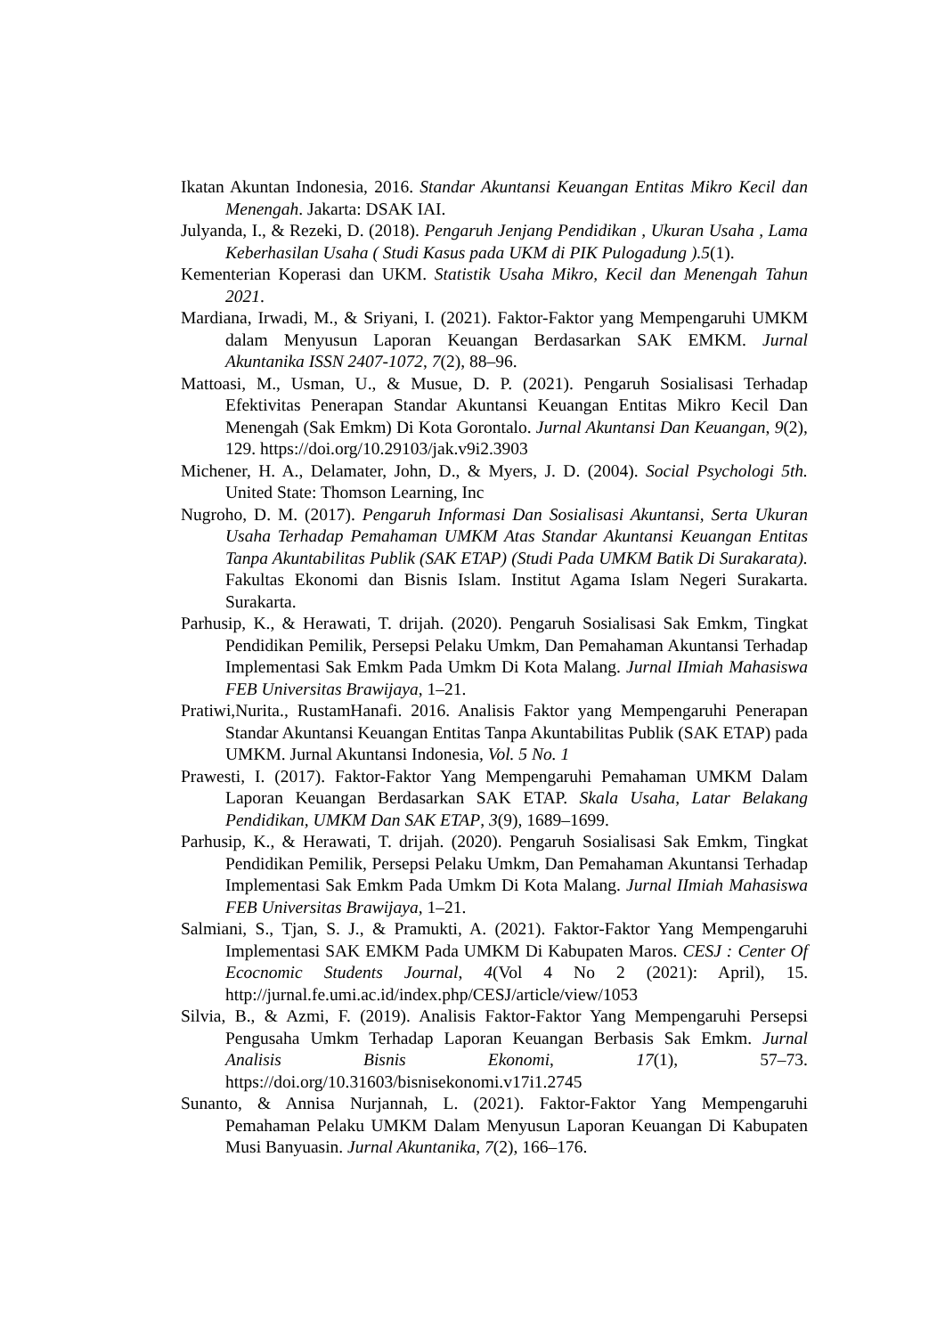Ikatan Akuntan Indonesia, 2016. Standar Akuntansi Keuangan Entitas Mikro Kecil dan Menengah. Jakarta: DSAK IAI.
Julyanda, I., & Rezeki, D. (2018). Pengaruh Jenjang Pendidikan , Ukuran Usaha , Lama Keberhasilan Usaha ( Studi Kasus pada UKM di PIK Pulogadung ).5(1).
Kementerian Koperasi dan UKM. Statistik Usaha Mikro, Kecil dan Menengah Tahun 2021.
Mardiana, Irwadi, M., & Sriyani, I. (2021). Faktor-Faktor yang Mempengaruhi UMKM dalam Menyusun Laporan Keuangan Berdasarkan SAK EMKM. Jurnal Akuntanika ISSN 2407-1072, 7(2), 88–96.
Mattoasi, M., Usman, U., & Musue, D. P. (2021). Pengaruh Sosialisasi Terhadap Efektivitas Penerapan Standar Akuntansi Keuangan Entitas Mikro Kecil Dan Menengah (Sak Emkm) Di Kota Gorontalo. Jurnal Akuntansi Dan Keuangan, 9(2), 129. https://doi.org/10.29103/jak.v9i2.3903
Michener, H. A., Delamater, John, D., & Myers, J. D. (2004). Social Psychologi 5th. United State: Thomson Learning, Inc
Nugroho, D. M. (2017). Pengaruh Informasi Dan Sosialisasi Akuntansi, Serta Ukuran Usaha Terhadap Pemahaman UMKM Atas Standar Akuntansi Keuangan Entitas Tanpa Akuntabilitas Publik (SAK ETAP) (Studi Pada UMKM Batik Di Surakarata). Fakultas Ekonomi dan Bisnis Islam. Institut Agama Islam Negeri Surakarta. Surakarta.
Parhusip, K., & Herawati, T. drijah. (2020). Pengaruh Sosialisasi Sak Emkm, Tingkat Pendidikan Pemilik, Persepsi Pelaku Umkm, Dan Pemahaman Akuntansi Terhadap Implementasi Sak Emkm Pada Umkm Di Kota Malang. Jurnal IImiah Mahasiswa FEB Universitas Brawijaya, 1–21.
Pratiwi,Nurita., RustamHanafi. 2016. Analisis Faktor yang Mempengaruhi Penerapan Standar Akuntansi Keuangan Entitas Tanpa Akuntabilitas Publik (SAK ETAP) pada UMKM. Jurnal Akuntansi Indonesia, Vol. 5 No. 1
Prawesti, I. (2017). Faktor-Faktor Yang Mempengaruhi Pemahaman UMKM Dalam Laporan Keuangan Berdasarkan SAK ETAP. Skala Usaha, Latar Belakang Pendidikan, UMKM Dan SAK ETAP, 3(9), 1689–1699.
Parhusip, K., & Herawati, T. drijah. (2020). Pengaruh Sosialisasi Sak Emkm, Tingkat Pendidikan Pemilik, Persepsi Pelaku Umkm, Dan Pemahaman Akuntansi Terhadap Implementasi Sak Emkm Pada Umkm Di Kota Malang. Jurnal IImiah Mahasiswa FEB Universitas Brawijaya, 1–21.
Salmiani, S., Tjan, S. J., & Pramukti, A. (2021). Faktor-Faktor Yang Mempengaruhi Implementasi SAK EMKM Pada UMKM Di Kabupaten Maros. CESJ : Center Of Ecocnomic Students Journal, 4(Vol 4 No 2 (2021): April), 15. http://jurnal.fe.umi.ac.id/index.php/CESJ/article/view/1053
Silvia, B., & Azmi, F. (2019). Analisis Faktor-Faktor Yang Mempengaruhi Persepsi Pengusaha Umkm Terhadap Laporan Keuangan Berbasis Sak Emkm. Jurnal Analisis Bisnis Ekonomi, 17(1), 57–73. https://doi.org/10.31603/bisnisekonomi.v17i1.2745
Sunanto, & Annisa Nurjannah, L. (2021). Faktor-Faktor Yang Mempengaruhi Pemahaman Pelaku UMKM Dalam Menyusun Laporan Keuangan Di Kabupaten Musi Banyuasin. Jurnal Akuntanika, 7(2), 166–176.